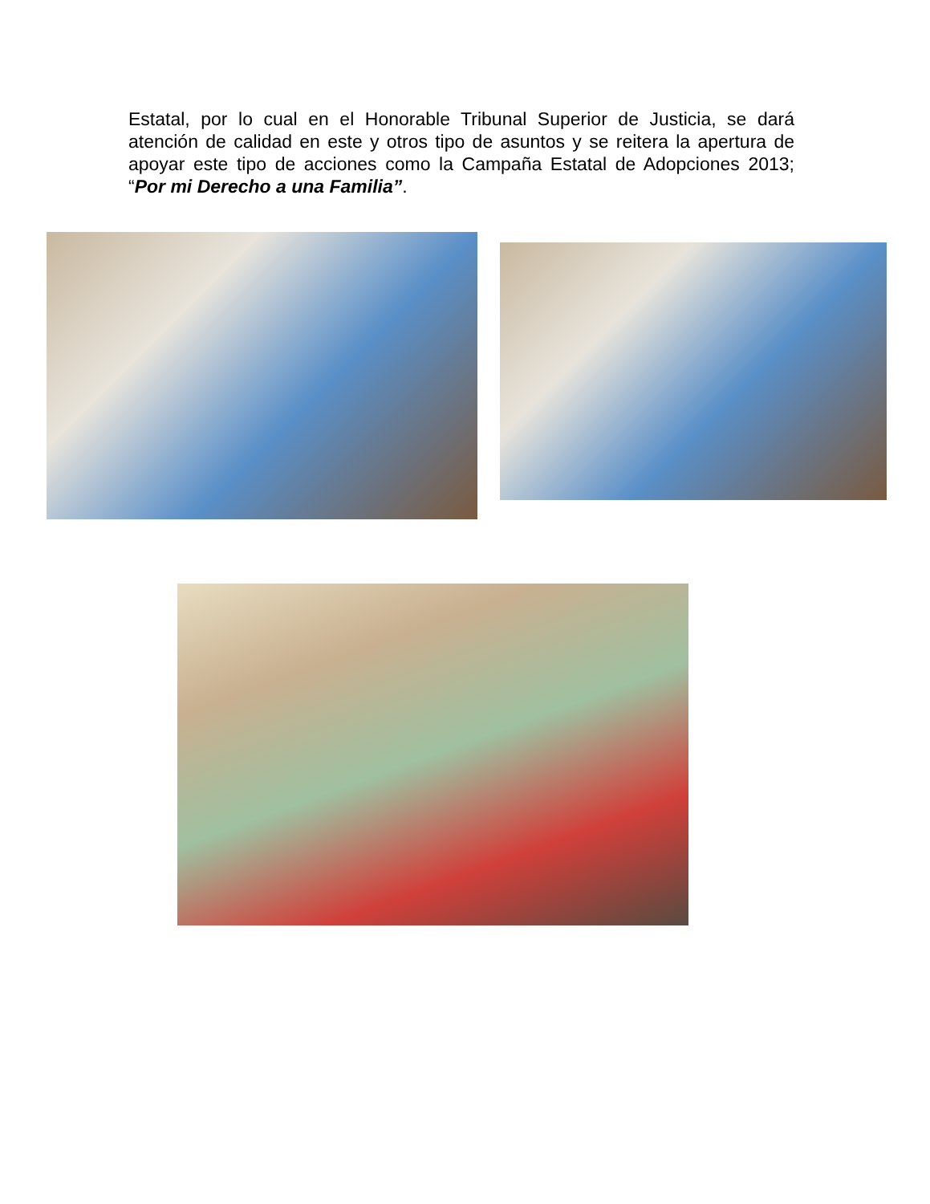Estatal, por lo cual en el Honorable Tribunal Superior de Justicia, se dará atención de calidad en este y otros tipo de asuntos y se reitera la apertura de apoyar este tipo de acciones como la Campaña Estatal de Adopciones 2013; “Por mi Derecho a una Familia”.